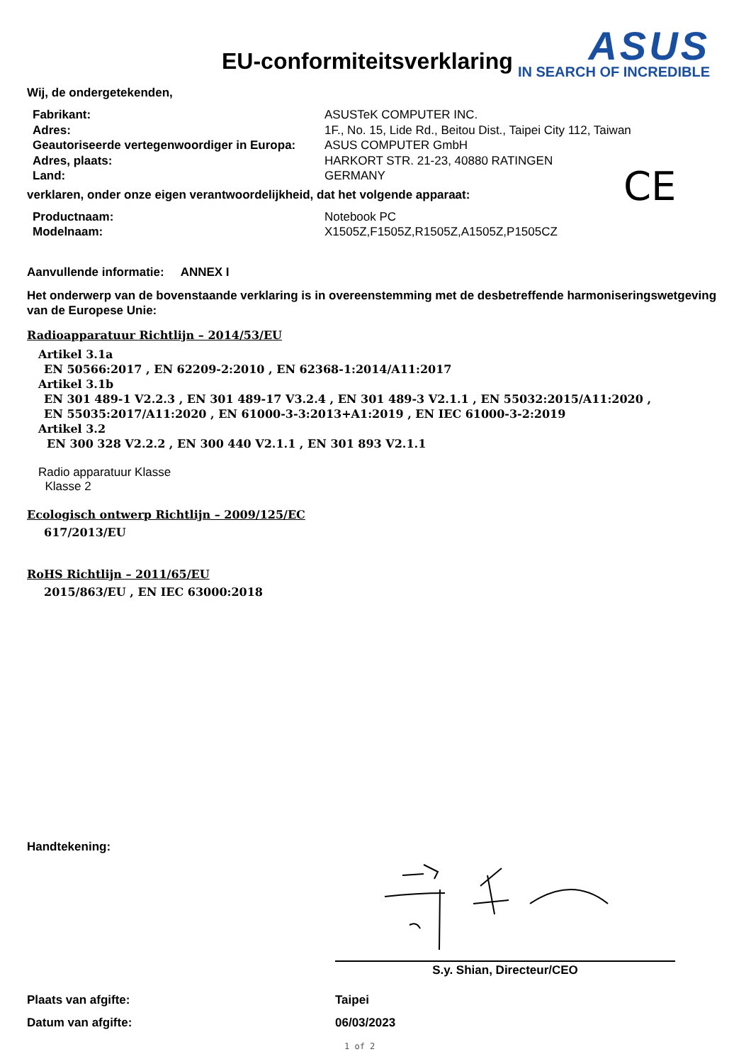EU-conformiteitsverklaring
ASUS
IN SEARCH OF INCREDIBLE
Wij, de ondergetekenden,
Fabrikant:
ASUSTeK COMPUTER INC.
Adres:
1F., No. 15, Lide Rd., Beitou Dist., Taipei City 112, Taiwan
Geautoriseerde vertegenwoordiger in Europa:
ASUS COMPUTER GmbH
Adres, plaats:
HARKORT STR. 21-23, 40880 RATINGEN
Land:
GERMANY
CE
verklaren, onder onze eigen verantwoordelijkheid, dat het volgende apparaat:
Productnaam:
Notebook PC
Modelnaam:
X1505Z,F1505Z,R1505Z,A1505Z,P1505CZ
Aanvullende informatie: ANNEX I
Het onderwerp van de bovenstaande verklaring is in overeenstemming met de desbetreffende harmoniseringswetgeving van de Europese Unie:
Radioapparatuur Richtlijn – 2014/53/EU
Artikel 3.1a
EN 50566:2017 , EN 62209-2:2010 , EN 62368-1:2014/A11:2017
Artikel 3.1b
EN 301 489-1 V2.2.3 , EN 301 489-17 V3.2.4 , EN 301 489-3 V2.1.1 , EN 55032:2015/A11:2020 ,
EN 55035:2017/A11:2020 , EN 61000-3-3:2013+A1:2019 , EN IEC 61000-3-2:2019
Artikel 3.2
EN 300 328 V2.2.2 , EN 300 440 V2.1.1 , EN 301 893 V2.1.1
Radio apparatuur Klasse
Klasse 2
Ecologisch ontwerp Richtlijn – 2009/125/EC
617/2013/EU
RoHS Richtlijn – 2011/65/EU
2015/863/EU , EN IEC 63000:2018
Handtekening:
S.y. Shian, Directeur/CEO
Plaats van afgifte:
Taipei
Datum van afgifte:
06/03/2023
1 of 2